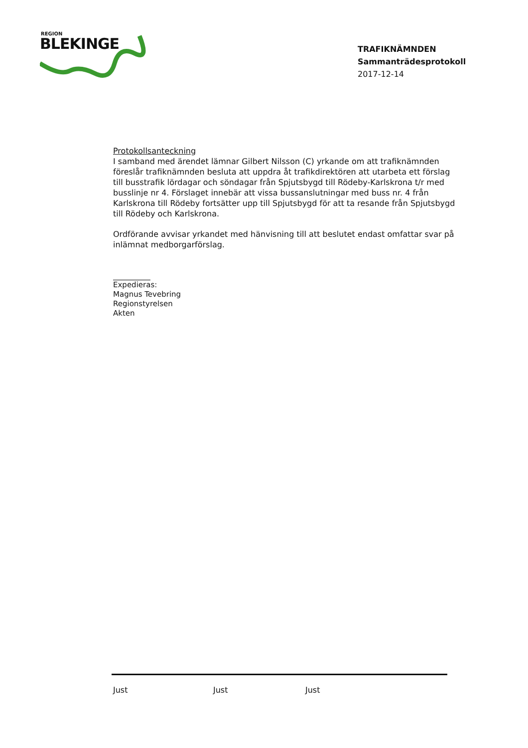REGION
BLEKINGE
TRAFIKNÄMNDEN
Sammanträdesprotokoll
2017-12-14
Protokollsanteckning
I samband med ärendet lämnar Gilbert Nilsson (C) yrkande om att trafiknämnden föreslår trafiknämnden besluta att uppdra åt trafikdirektören att utarbeta ett förslag till busstrafik lördagar och söndagar från Spjutsbygd till Rödeby-Karlskrona t/r med busslinje nr 4. Förslaget innebär att vissa bussanslutningar med buss nr. 4 från Karlskrona till Rödeby fortsätter upp till Spjutsbygd för att ta resande från Spjutsbygd till Rödeby och Karlskrona.
Ordförande avvisar yrkandet med hänvisning till att beslutet endast omfattar svar på inlämnat medborgarförslag.
Expedieras:
Magnus Tevebring
Regionstyrelsen
Akten
Just Just Just